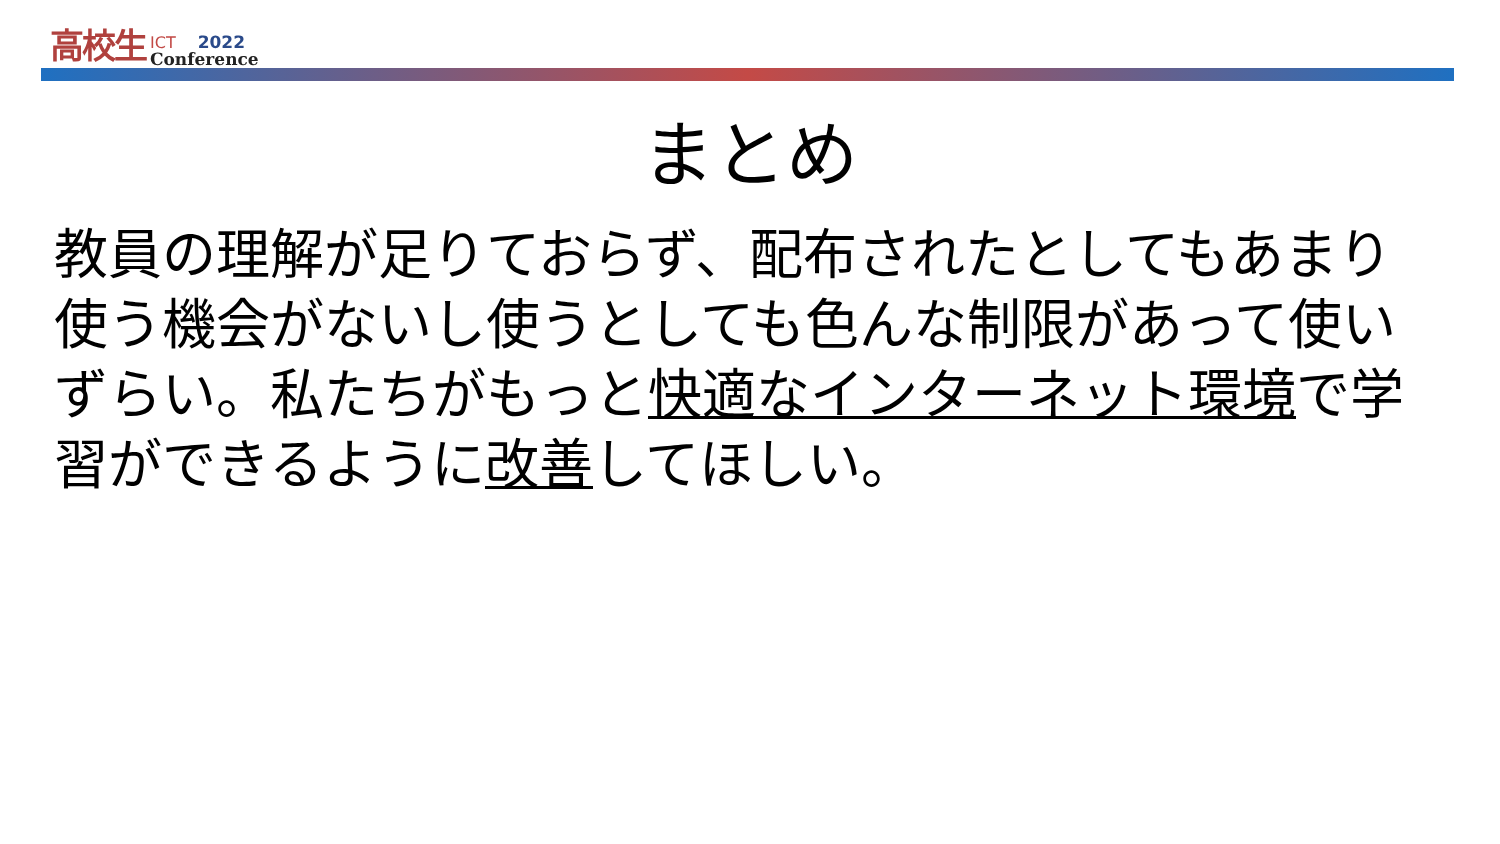高校生 ICT 2022
Conference
まとめ
教員の理解が足りておらず、配布されたとしてもあまり使う機会がないし使うとしても色んな制限があって使いずらい。私たちがもっと快適なインターネット環境で学習ができるように改善してほしい。